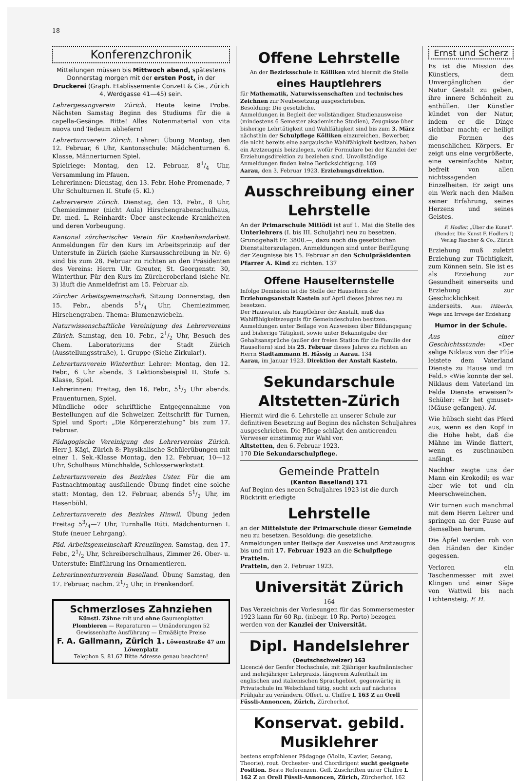18
Konferenzchronik
Mitteilungen müssen bis Mittwoch abend, spätestens Donnerstag morgen mit der ersten Post, in der Druckerei (Graph. Etablissemente Conzett & Cie., Zürich 4, Werdgasse 41—45) sein.
Lehrergesangverein Zürich. Heute keine Probe. Nächsten Samstag Beginn des Studiums für die a capella-Gesänge. Bitte! Alles Notenmaterial von vita nuova und Tedeum abliefern!
Lehrerturnverein Zürich. Lehrer: Übung Montag, den 12. Februar, 6 Uhr, Kantonsschule: Mädchenturnen 6. Klasse, Männerturnen Spiel.
Spielriege: Montag, den 12. Februar, 81/4 Uhr, Versammlung im Pfauen.
Lehrerinnen: Dienstag, den 13. Febr. Hohe Promenade, 7 Uhr Schulturnen II. Stufe (5. Kl.)
Lehrerverein Zürich. Dienstag, den 13. Febr., 8 Uhr, Chemiezimmer (nicht Aula) Hirschengrabenschulhaus, Dr. med. L. Reinhardt: Über ansteckende Krankheiten und deren Vorbeugung.
Kantonal zürcherischer Verein für Knabenhandarbeit. Anmeldungen für den Kurs im Arbeitsprinzip auf der Unterstufe in Zürich (siehe Kursausschreibung in Nr. 6) sind bis zum 28. Februar zu richten an den Präsidenten des Vereins: Herrn Ulr. Greuter, St. Georgenstr. 30, Winterthur. Für den Kurs im Zürcheroberland (siehe Nr. 3) läuft die Anmeldefrist am 15. Februar ab.
Zürcher Arbeitsgemeinschaft. Sitzung Donnerstag, den 15. Febr., abends 51/4 Uhr, Chemiezimmer, Hirschengraben. Thema: Blumenzwiebeln.
Naturwissenschaftliche Vereinigung des Lehrervereins Zürich. Samstag, den 10. Febr., 21/2 Uhr, Besuch des Chem. Laboratoriums der Stadt Zürich (Ausstellungsstraße), 1. Gruppe (Siehe Zirkular!).
Lehrerturnverein Winterthur. Lehrer: Montag, den 12. Febr., 6 Uhr abends. 3 Lektionsbeispiel II. Stufe 5. Klasse, Spiel.
Lehrerinnen: Freitag, den 16. Febr., 51/2 Uhr abends. Frauenturnen, Spiel.
Mündliche oder schriftliche Entgegennahme von Bestellungen auf die Schweizer. Zeitschrift für Turnen, Spiel und Sport: „Die Körpererziehung“ bis zum 17. Februar.
Pädagogische Vereinigung des Lehrervereins Zürich. Herr J. Kägi, Zürich 8: Physikalische Schülerübungen mit einer 1. Sek.-Klasse Montag, den 12. Februar, 10—12 Uhr, Schulhaus Münchhalde, Schlosserwerkstatt.
Lehrerturnverein des Bezirkes Uster. Für die am Fastnachtmontag ausfallende Übung findet eine solche statt: Montag, den 12. Februar, abends 51/2 Uhr, im Hasenbühl.
Lehrerturnverein des Bezirkes Hinwil. Übung jeden Freitag 53/4—7 Uhr, Turnhalle Rüti. Mädchenturnen I. Stufe (neuer Lehrgang).
Päd. Arbeitsgemeinschaft Kreuzlingen. Samstag, den 17. Febr., 21/2 Uhr, Schreiberschulhaus, Zimmer 26. Ober- u. Unterstufe: Einführung ins Ornamentieren.
Lehrerinnenturnverein Baselland. Übung Samstag, den 17. Februar, nachm. 21/2 Uhr, in Frenkendorf.
Schmerzloses Zahnziehen
Künstl. Zähne mit und ohne Gaumenplatten
Plombieren — Reparaturen — Umänderungen 52
Gewissenhafte Ausführung — Ermäßigte Preise
F. A. Gallmann, Zürich 1. Löwenstraße 47 am Löwenplatz
Telephon S. 81.67 Bitte Adresse genau beachten!
Offene Lehrstelle
An der Bezirksschule in Kölliken wird hiermit die Stelle
eines Hauptlehrers
für Mathematik, Naturwissenschaften und technisches Zeichnen zur Neubesetzung ausgeschrieben.
Besoldung: Die gesetzliche.
Anmeldungen in Begleit der vollständigen Studienausweise (mindestens 6 Semester akademische Studien), Zeugnisse über bisherige Lehrtätigkeit und Wahlfähigkeit sind bis zum 3. März nächsthin der Schulpflege Kölliken einzureichen. Bewerber, die nicht bereits eine aargauische Wahlfähigkeit besitzen, haben ein Arztzeugnis beizulegen, wofür Formulare bei der Kanzlei der Erziehungsdirektion zu beziehen sind. Unvollständige Anmeldungen finden keine Berücksichtigung. 169
Aarau, den 3. Februar 1923. Erziehungsdirektion.
Ausschreibung einer Lehrstelle
An der Primarschule Mitlödi ist auf 1. Mai die Stelle des Unterlehrers (I. bis III. Schuljahr) neu zu besetzen. Grundgehalt Fr. 3800.—, dazu noch die gesetzlichen Dienstalterszulagen. Anmeldungen sind unter Beifügung der Zeugnisse bis 15. Februar an den Schulpräsidenten Pfarrer A. Kind zu richten. 137
Offene Hauselternstelle
Infolge Demission ist die Stelle der Hauseltern der Erziehungsanstalt Kasteln auf April dieses Jahres neu zu besetzen.
Der Hausvater, als Hauptlehrer der Anstalt, muß das Wahlfähigkeitszeugnis für Gemeindeschulen besitzen.
Anmeldungen unter Beilage von Ausweisen über Bildungsgang und bisherige Tätigkeit, sowie unter Bekanntgabe der Gehaltsansprüche (außer der freien Station für die Familie der Hauseltern) sind bis 25. Februar dieses Jahres zu richten an Herrn Stadtammann H. Hässig in Aarau. 134
Aarau, im Januar 1923. Direktion der Anstalt Kasteln.
Sekundarschule Altstetten-Zürich
Hiermit wird die 6. Lehrstelle an unserer Schule zur definitiven Besetzung auf Beginn des nächsten Schuljahres ausgeschrieben. Die Pflege schlägt den amtierenden Verweser einstimmig zur Wahl vor.
Altstetten, den 6. Februar 1923.
170 Die Sekundarschulpflege.
Gemeinde Pratteln
(Kanton Baselland) 171
Auf Beginn des neuen Schuljahres 1923 ist die durch Rücktritt erledigte
Lehrstelle
an der Mittelstufe der Primarschule dieser Gemeinde neu zu besetzen. Besoldung: die gesetzliche.
Anmeldungen unter Beilage der Ausweise und Arztzeugnis bis und mit 17. Februar 1923 an die Schulpflege Pratteln.
Pratteln, den 2. Februar 1923.
Universität Zürich
164
Das Verzeichnis der Vorlesungen für das Sommersemester 1923 kann für 60 Rp. (inbegr. 10 Rp. Porto) bezogen werden von der Kanzlei der Universität.
Dipl. Handelslehrer
(Deutschschweizer) 163
Licencié der Genfer Hochschule, mit 2jähriger kaufmännischer und mehrjähriger Lehrpraxis, längerem Aufenthalt im englischen und italienischen Sprachgebiet, gegenwärtig in Privatschule im Welschland tätig, sucht sich auf nächstes Frühjahr zu verändern. Offert. u. Chiffre L 163 Z an Orell Füssli-Annoncen, Zürich, Zürcherhof.
Konservat. gebild. Musiklehrer
bestens empfohlener Pädagoge (Violin, Klavier, Gesang, Theorie), rout. Orchester- und Chordirigent sucht geeignete Position. Beste Referenzen. Gefl. Zuschriften unter Chiffre L 162 Z an Orell Füssli-Annoncen, Zürich, Zürcherhof. 162
Ernst und Scherz
Es ist die Mission des Künstlers, dem Unvergänglichen der Natur Gestalt zu geben, ihre innere Schönheit zu enthüllen. Der Künstler kündet von der Natur, indem er die Dinge sichtbar macht; er heiligt die Formen des menschlichen Körpers. Er zeigt uns eine vergrößerte, eine vereinfachte Natur, befreit von allen nichtssagenden Einzelheiten. Er zeigt uns ein Werk nach den Maßen seiner Erfahrung, seines Herzens und seines Geistes.
F. Hodler, „Über die Kunst“. (Bender, Die Kunst F. Hodlers I) Verlag Rascher & Co., Zürich
Erziehung muß zuletzt Erziehung zur Tüchtigkeit, zum Können sein. Sie ist es als Erziehung zur Gesundheit einerseits und Erziehung zur Geschicklichkeit anderseits. Aus: Häberlin, Wege und Irrwege der Erziehung
Humor in der Schule.
Aus einer Geschichtsstunde: «Der selige Niklaus von der Flüe leistete dem Vaterland Dienste zu Hause und im Feld.» «Wie konnte der sel. Niklaus dem Vaterland im Felde Dienste erweisen?» Schüler: «Er het gmuset» (Mäuse gefangen). M.
Wie hübsch sieht das Pferd aus, wenn es den Kopf in die Höhe hebt, daß die Mähne im Winde flattert, wenn es zuschnauben anfängt.
Nachher zeigte uns der Mann ein Krokodil; es war aber wie tot und ein Meerschweinchen.
Wir turnen auch manchmal mit dem Herrn Lehrer und springen an der Pause auf demselben herum.
Die Äpfel werden roh von den Händen der Kinder gegessen.
Verloren ein Taschenmesser mit zwei Klingen und einer Säge von Wattwil bis nach Lichtensteig. F. H.